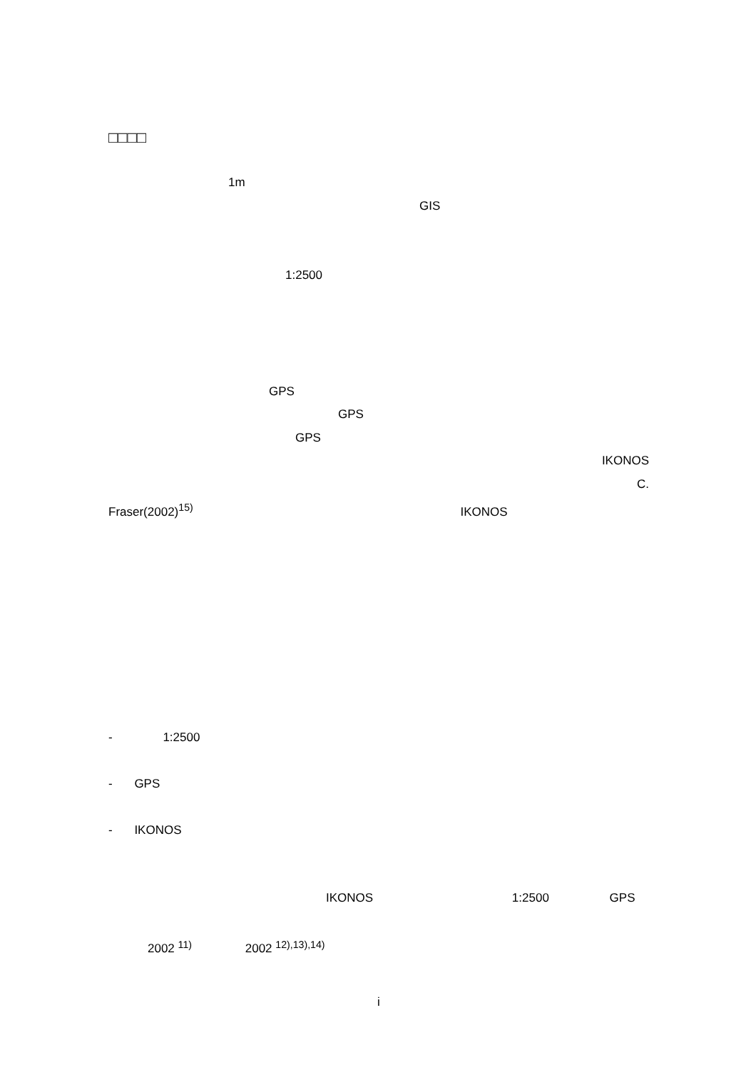□□□□
1m
GIS
1:2500
GPS
GPS
GPS
IKONOS
C.
Fraser(2002)<sup>15)</sup> IKONOS
- 1:2500
- GPS
- IKONOS
IKONOS 1:2500 GPS
2002 <sup>11)</sup> 2002 <sup>12),13),14)</sup>
i